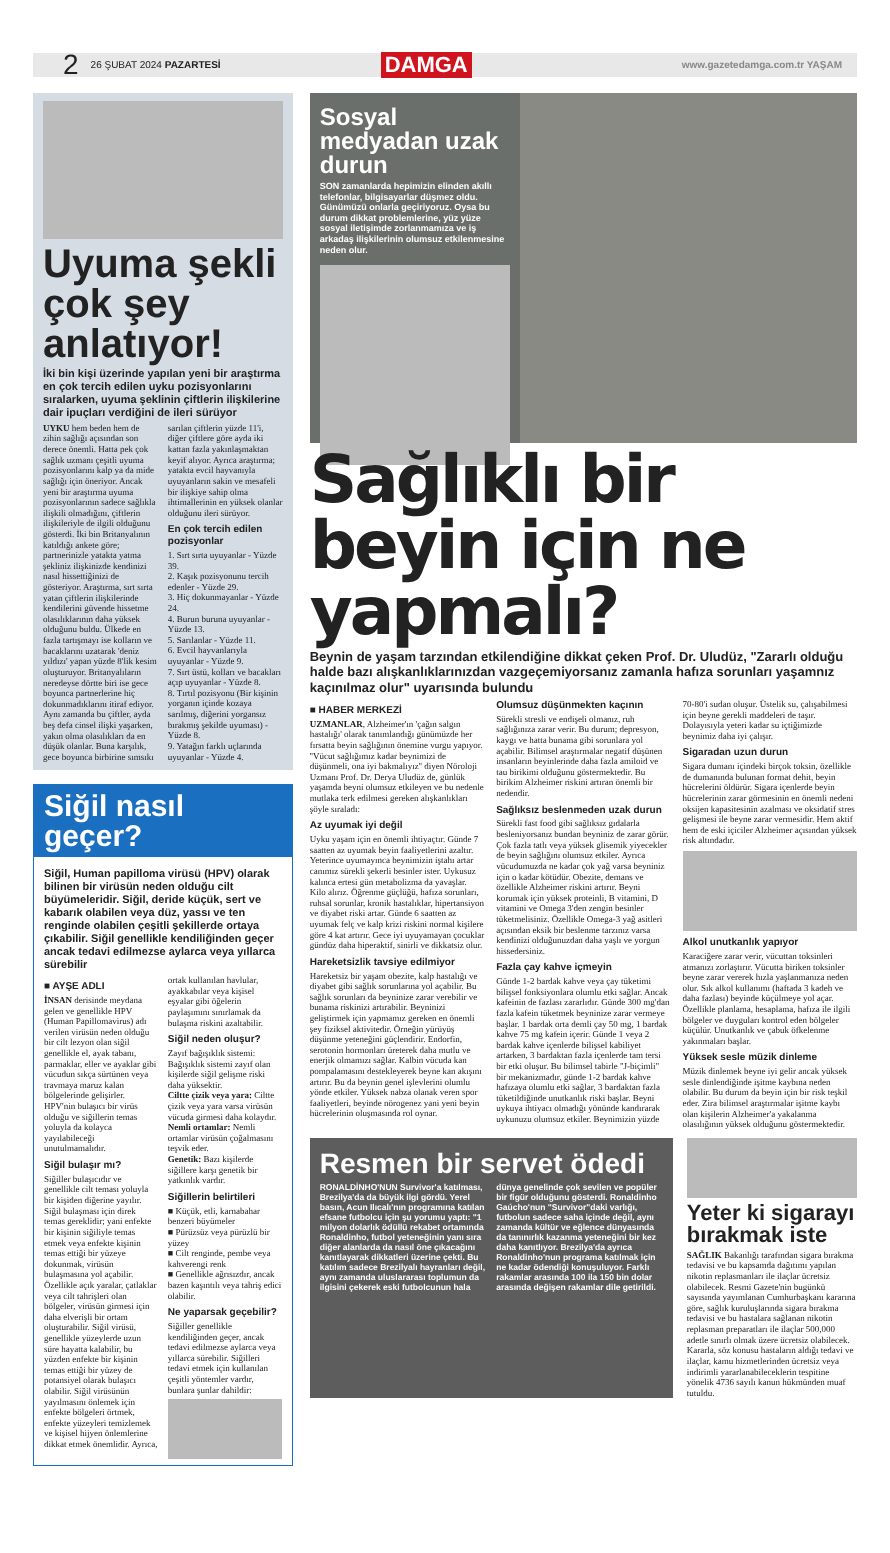2 26 ŞUBAT 2024 PAZARTESİ DAMGA www.gazetedamga.com.tr YAŞAM
Uyuma şekli çok şey anlatıyor!
İki bin kişi üzerinde yapılan yeni bir araştırma en çok tercih edilen uyku pozisyonlarını sıralarken, uyuma şeklinin çiftlerin ilişkilerine dair ipuçları verdiğini de ileri sürüyor
UYKU hem beden hem de zihin sağlığı açısından son derece önemli. Hatta pek çok sağlık uzmanı çeşitli uyuma pozisyonlarını kalp ya da mide sağlığı için öneriyor. Ancak yeni bir araştırma uyuma pozisyonlarının sadece sağlıkla ilişkili olmadığını, çiftlerin ilişkileriyle de ilgili olduğunu gösterdi. İki bin Britanyalının katıldığı ankete göre; partnerinizle yatakta yatma şekliniz ilişkinizde kendinizi nasıl hissettiğinizi de gösteriyor. Araştırma, sırt sırta yatan çiftlerin ilişkilerinde kendilerini güvende hissetme olasılıklarının daha yüksek olduğunu buldu. Ülkede en fazla tartışmayı ise kolların ve bacaklarını uzatarak 'deniz yıldızı' yapan yüzde 8'lik kesim oluşturuyor. Britanyalıların neredeyse dörtte biri ise gece boyunca partnerlerine hiç dokunmadıklarını itiraf ediyor. Aynı zamanda bu çiftler, ayda beş defa cinsel ilişki yaşarken, yakın olma olasılıkları da en düşük olanlar. Buna karşılık, gece boyunca birbirine sımsıkı sarılan çiftlerin yüzde 11'i, diğer çiftlere göre ayda iki kattan fazla yakınlaşmaktan keyif alıyor. Ayrıca araştırma; yatakta evcil hayvanıyla uyuyanların sakin ve mesafeli bir ilişkiye sahip olma ihtimallerinin en yüksek olanlar olduğunu ileri sürüyor.
En çok tercih edilen pozisyonlar
1. Sırt sırta uyuyanlar - Yüzde 39.
2. Kaşık pozisyonunu tercih edenler - Yüzde 29.
3. Hiç dokunmayanlar - Yüzde 24.
4. Burun buruna uyuyanlar - Yüzde 13.
5. Sarılanlar - Yüzde 11.
6. Evcil hayvanlarıyla uyuyanlar - Yüzde 9.
7. Sırt üstü, kolları ve bacakları açıp uyuyanlar - Yüzde 8.
8. Tırtıl pozisyonu (Bir kişinin yorganın içinde kozaya sarılmış, diğerini yorgansız bırakmış şekilde uyuması) - Yüzde 8.
9. Yatağın farklı uçlarında uyuyanlar - Yüzde 4.
Siğil nasıl geçer?
Siğil, Human papilloma virüsü (HPV) olarak bilinen bir virüsün neden olduğu cilt büyümeleridir. Siğil, deride küçük, sert ve kabarık olabilen veya düz, yassı ve ten renginde olabilen çeşitli şekillerde ortaya çıkabilir. Siğil genellikle kendiliğinden geçer ancak tedavi edilmezse aylarca veya yıllarca sürebilir
■ AYŞE ADLI
İNSAN derisinde meydana gelen ve genellikle HPV (Human Papillomavirus) adı verilen virüsün neden olduğu bir cilt lezyon olan siğil genellikle el, ayak tabanı, parmaklar, eller ve ayaklar gibi vücudun sıkça sürtünen veya travmaya maruz kalan bölgelerinde gelişirler. HPV'nin bulaşıcı bir virüs olduğu ve siğillerin temas yoluyla da kolayca yayılabileceği unutulmamalıdır.
Siğil bulaşır mı?
Siğiller bulaşıcıdır ve genellikle cilt teması yoluyla bir kişiden diğerine yayılır. Siğil bulaşması için direk temas gereklidir; yani enfekte bir kişinin siğiliyle temas etmek veya enfekte kişinin temas ettiği bir yüzeye dokunmak, virüsün bulaşmasına yol açabilir. Özellikle açık yaralar, çatlaklar veya cilt tahrişleri olan bölgeler, virüsün girmesi için daha elverişli bir ortam oluşturabilir. Siğil virüsü, genellikle yüzeylerde uzun süre hayatta kalabilir, bu yüzden enfekte bir kişinin temas ettiği bir yüzey de potansiyel olarak bulaşıcı olabilir. Siğil virüsünün yayılmasını önlemek için enfekte bölgeleri örtmek, enfekte yüzeyleri temizlemek ve kişisel hijyen önlemlerine dikkat etmek önemlidir. Ayrıca, ortak kullanılan havlular, ayakkabılar veya kişisel eşyalar gibi öğelerin paylaşımını sınırlamak da bulaşma riskini azaltabilir.
Siğil neden oluşur?
Zayıf bağışıklık sistemi: Bağışıklık sistemi zayıf olan kişilerde siğil gelişme riski daha yüksektir.
Ciltte çizik veya yara: Ciltte çizik veya yara varsa virüsün vücuda girmesi daha kolaydır.
Nemli ortamlar: Nemli ortamlar virüsün çoğalmasını teşvik eder.
Genetik: Bazı kişilerde siğillere karşı genetik bir yatkınlık vardır.
Siğillerin belirtileri
■ Küçük, etli, karnabahar benzeri büyümeler
■ Pürüzsüz veya pürüzlü bir yüzey
■ Cilt renginde, pembe veya kahverengi renk
■ Genellikle ağrısızdır, ancak bazen kaşıntılı veya tahriş edici olabilir.
Ne yaparsak geçebilir?
Siğiller genellikle kendiliğinden geçer, ancak tedavi edilmezse aylarca veya yıllarca sürebilir. Siğilleri tedavi etmek için kullanılan çeşitli yöntemler vardır, bunlara şunlar dahildir:
Sosyal medyadan uzak durun
SON zamanlarda hepimizin elinden akıllı telefonlar, bilgisayarlar düşmez oldu. Günümüzü onlarla geçiriyoruz. Oysa bu durum dikkat problemlerine, yüz yüze sosyal iletişimde zorlanmamıza ve iş arkadaş ilişkilerinin olumsuz etkilenmesine neden olur.
Sağlıklı bir beyin için ne yapmalı?
Beynin de yaşam tarzından etkilendiğine dikkat çeken Prof. Dr. Uludüz, "Zararlı olduğu halde bazı alışkanlıklarınızdan vazgeçemiyorsanız zamanla hafıza sorunları yaşamnız kaçınılmaz olur" uyarısında bulundu
■ HABER MERKEZİ
UZMANLAR, Alzheimer'ın 'çağın salgın hastalığı' olarak tanımlandığı günümüzde her fırsatta beyin sağlığının önemine vurgu yapıyor. ''Vücut sağlığımız kadar beynimizi de düşünmeli, ona iyi bakmalıyız'' diyen Nöroloji Uzmanı Prof. Dr. Derya Uludüz de, günlük yaşamda beyni olumsuz etkileyen ve bu nedenle mutlaka terk edilmesi gereken alışkanlıkları şöyle sıraladı:
Az uyumak iyi değil
Uyku yaşam için en önemli ihtiyaçtır. Günde 7 saatten az uyumak beyin faaliyetlerini azaltır. Yeterince uyumayınca beynimizin iştahı artar canımız sürekli şekerli besinler ister. Uykusuz kalınca ertesi gün metabolizma da yavaşlar. Kilo alırız. Öğrenme güçlüğü, hafıza sorunları, ruhsal sorunlar, kronik hastalıklar, hipertansiyon ve diyabet riski artar. Günde 6 saatten az uyumak felç ve kalp krizi riskini normal kişilere göre 4 kat artırır. Gece iyi uyuyamayan çocuklar gündüz daha hiperaktif, sinirli ve dikkatsiz olur.
Hareketsizlik tavsiye edilmiyor
Hareketsiz bir yaşam obezite, kalp hastalığı ve diyabet gibi sağlık sorunlarına yol açabilir. Bu sağlık sorunları da beyninize zarar verebilir ve bunama riskinizi artırabilir. Beyninizi geliştirmek için yapmamız gereken en önemli şey fiziksel aktivitedir. Örneğin yürüyüş düşünme yeteneğini güçlendirir. Endorfin, serotonin hormonları üreterek daha mutlu ve enerjik olmamızı sağlar. Kalbin vücuda kan pompalamasını destekleyerek beyne kan akışını artırır. Bu da beynin genel işlevlerini olumlu yönde etkiler. Yüksek nabza olanak veren spor faaliyetleri, beyinde nörogenez yani yeni beyin hücrelerinin oluşmasında rol oynar.
Olumsuz düşünmekten kaçının
Sürekli stresli ve endişeli olmanız, ruh sağlığınıza zarar verir. Bu durum; depresyon, kaygı ve hatta bunama gibi sorunlara yol açabilir. Bilimsel araştırmalar negatif düşünen insanların beyinlerinde daha fazla amiloid ve tau birikimi olduğunu göstermektedir. Bu birikim Alzheimer riskini artıran önemli bir nedendir.
Sağlıksız beslenmeden uzak durun
Sürekli fast food gibi sağlıksız gıdalarla besleniyorsanız bundan beyniniz de zarar görür. Çok fazla tatlı veya yüksek glisemik yiyecekler de beyin sağlığını olumsuz etkiler. Ayrıca vücudumuzda ne kadar çok yağ varsa beyniniz için o kadar kötüdür. Obezite, demans ve özellikle Alzheimer riskini artırır. Beyni korumak için yüksek proteinli, B vitamini, D vitamini ve Omega 3'den zengin besinler tüketmelisiniz. Özellikle Omega-3 yağ asitleri açısından eksik bir beslenme tarzınız varsa kendinizi olduğunuzdan daha yaşlı ve yorgun hissedersiniz.
Fazla çay kahve içmeyin
Günde 1-2 bardak kahve veya çay tüketimi bilişsel fonksiyonlara olumlu etki sağlar. Ancak kafeinin de fazlası zararlıdır. Günde 300 mg'dan fazla kafein tüketmek beyninize zarar vermeye başlar. 1 bardak orta demli çay 50 mg, 1 bardak kahve 75 mg kafein içerir. Günde 1 veya 2 bardak kahve içenlerde bilişsel kabiliyet artarken, 3 bardaktan fazla içenlerde tam tersi bir etki oluşur. Bu bilimsel tabirle "J-biçimli" bir mekanizmadır, günde 1-2 bardak kahve hafızaya olumlu etki sağlar, 3 bardaktan fazla tüketildiğinde unutkanlık riski başlar. Beyni uykuya ihtiyacı olmadığı yönünde kandırarak uykunuzu olumsuz etkiler. Beynimizin yüzde 70-80'i sudan oluşur. Üstelik su, çalışabilmesi için beyne gerekli maddeleri de taşır. Dolayısıyla yeteri kadar su içtiğimizde beynimiz daha iyi çalışır.
Sigaradan uzun durun
Sigara dumanı içindeki birçok toksin, özellikle de dumanında bulunan format dehit, beyin hücrelerini öldürür. Sigara içenlerde beyin hücrelerinin zarar görmesinin en önemli nedeni oksijen kapasitesinin azalması ve oksidatif stres gelişmesi ile beyne zarar vermesidir. Hem aktif hem de eski içiciler Alzheimer açısından yüksek risk altındadır.
Alkol unutkanlık yapıyor
Karaciğere zarar verir, vücuttan toksinleri atmanızı zorlaştırır. Vücutta biriken toksinler beyne zarar vererek hızla yaşlanmanıza neden olur. Sık alkol kullanımı (haftada 3 kadeh ve daha fazlası) beyinde küçülmeye yol açar. Özellikle planlama, hesaplama, hafıza ile ilgili bölgeler ve duyguları kontrol eden bölgeler küçülür. Unutkanlık ve çabuk öfkelenme yakınmaları başlar.
Yüksek sesle müzik dinleme
Müzik dinlemek beyne iyi gelir ancak yüksek sesle dinlendiğinde işitme kaybına neden olabilir. Bu durum da beyin için bir risk teşkil eder. Zira bilimsel araştırmalar işitme kaybı olan kişilerin Alzheimer'a yakalanma olasılığının yüksek olduğunu göstermektedir.
Resmen bir servet ödedi
RONALDİNHO'NUN Survivor'a katılması, Brezilya'da da büyük ilgi gördü. Yerel basın, Acun Ilıcalı'nın programına katılan efsane futbolcu için şu yorumu yaptı: "1 milyon dolarlık ödüllü rekabet ortamında Ronaldinho, futbol yeteneğinin yanı sıra diğer alanlarda da nasıl öne çıkacağını kanıtlayarak dikkatleri üzerine çekti. Bu katılım sadece Brezilyalı hayranları değil, aynı zamanda uluslararası toplumun da ilgisini çekerek eski futbolcunun hala dünya genelinde çok sevilen ve popüler bir figür olduğunu gösterdi. Ronaldinho Gaúcho'nun "Survivor"daki varlığı, futbolun sadece saha içinde değil, aynı zamanda kültür ve eğlence dünyasında da tanınırlık kazanma yeteneğini bir kez daha kanıtlıyor. Brezilya'da ayrıca Ronaldinho'nun programa katılmak için ne kadar ödendiği konuşuluyor. Farklı rakamlar arasında 100 ila 150 bin dolar arasında değişen rakamlar dile getirildi.
Yeter ki sigarayı bırakmak iste
SAĞLIK Bakanlığı tarafından sigara bırakma tedavisi ve bu kapsamda dağıtımı yapılan nikotin replasmanları ile ilaçlar ücretsiz olabilecek. Resmi Gazete'nin bugünkü sayısında yayımlanan Cumhurbaşkanı kararına göre, sağlık kuruluşlarında sigara bırakma tedavisi ve bu hastalara sağlanan nikotin replasman preparatları ile ilaçlar 500,000 adetle sınırlı olmak üzere ücretsiz olabilecek. Kararla, söz konusu hastaların aldığı tedavi ve ilaçlar, kamu hizmetlerinden ücretsiz veya indirimli yararlanabileceklerin tespitine yönelik 4736 sayılı kanun hükmünden muaf tutuldu.